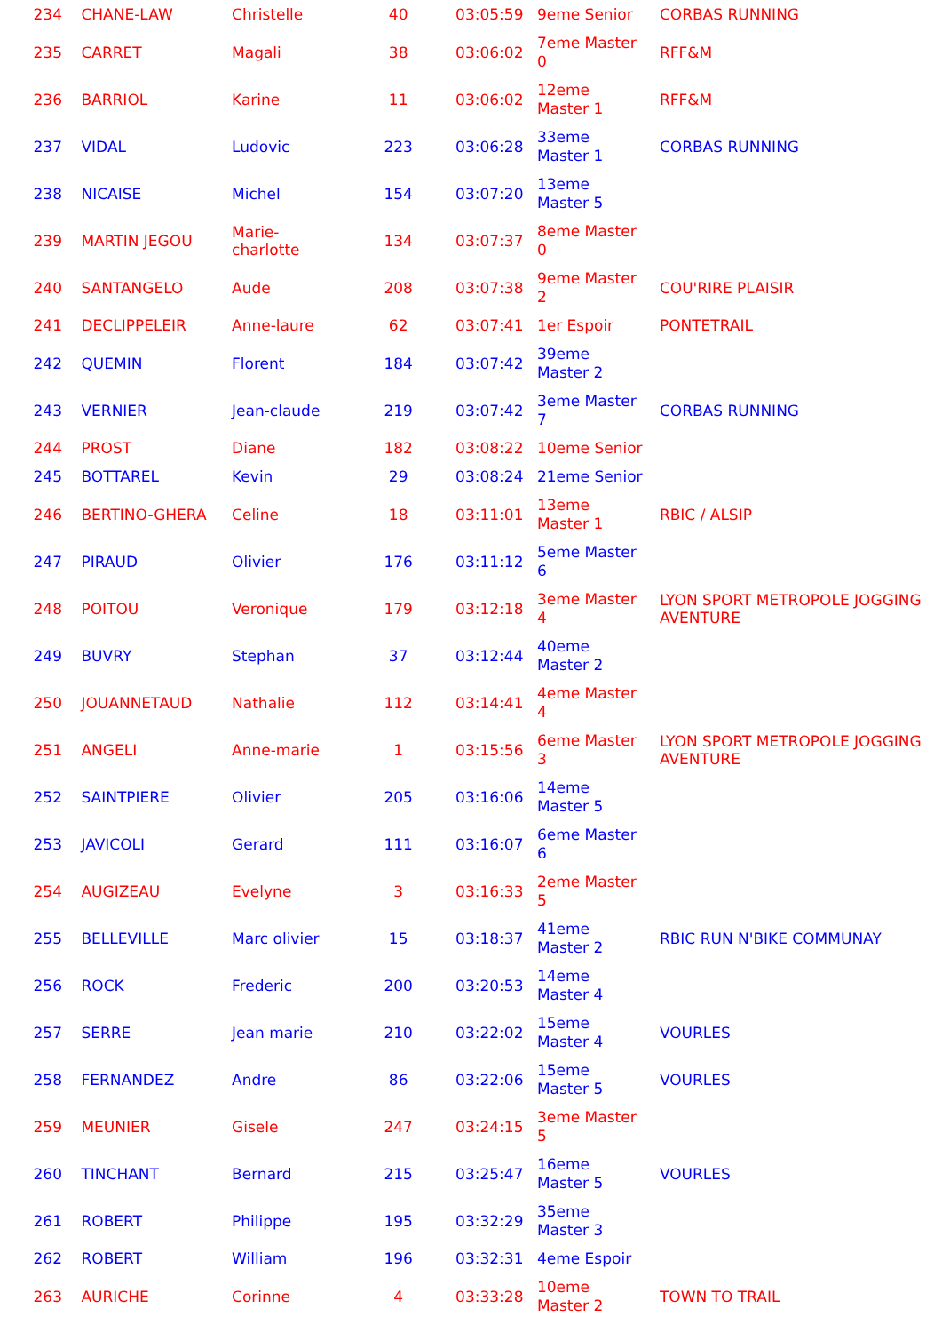| 234 | CHANE-LAW | Christelle | 40 | 03:05:59 | 9eme Senior | CORBAS RUNNING |
| 235 | CARRET | Magali | 38 | 03:06:02 | 7eme Master 0 | RFF&M |
| 236 | BARRIOL | Karine | 11 | 03:06:02 | 12eme Master 1 | RFF&M |
| 237 | VIDAL | Ludovic | 223 | 03:06:28 | 33eme Master 1 | CORBAS RUNNING |
| 238 | NICAISE | Michel | 154 | 03:07:20 | 13eme Master 5 | |
| 239 | MARTIN JEGOU | Marie-charlotte | 134 | 03:07:37 | 8eme Master 0 | |
| 240 | SANTANGELO | Aude | 208 | 03:07:38 | 9eme Master 2 | COU'RIRE PLAISIR |
| 241 | DECLIPPELEIR | Anne-laure | 62 | 03:07:41 | 1er Espoir | PONTETRAIL |
| 242 | QUEMIN | Florent | 184 | 03:07:42 | 39eme Master 2 | |
| 243 | VERNIER | Jean-claude | 219 | 03:07:42 | 3eme Master 7 | CORBAS RUNNING |
| 244 | PROST | Diane | 182 | 03:08:22 | 10eme Senior | |
| 245 | BOTTAREL | Kevin | 29 | 03:08:24 | 21eme Senior | |
| 246 | BERTINO-GHERA | Celine | 18 | 03:11:01 | 13eme Master 1 | RBIC / ALSIP |
| 247 | PIRAUD | Olivier | 176 | 03:11:12 | 5eme Master 6 | |
| 248 | POITOU | Veronique | 179 | 03:12:18 | 3eme Master 4 | LYON SPORT METROPOLE JOGGING AVENTURE |
| 249 | BUVRY | Stephan | 37 | 03:12:44 | 40eme Master 2 | |
| 250 | JOUANNETAUD | Nathalie | 112 | 03:14:41 | 4eme Master 4 | |
| 251 | ANGELI | Anne-marie | 1 | 03:15:56 | 6eme Master 3 | LYON SPORT METROPOLE JOGGING AVENTURE |
| 252 | SAINTPIERE | Olivier | 205 | 03:16:06 | 14eme Master 5 | |
| 253 | JAVICOLI | Gerard | 111 | 03:16:07 | 6eme Master 6 | |
| 254 | AUGIZEAU | Evelyne | 3 | 03:16:33 | 2eme Master 5 | |
| 255 | BELLEVILLE | Marc olivier | 15 | 03:18:37 | 41eme Master 2 | RBIC RUN N'BIKE COMMUNAY |
| 256 | ROCK | Frederic | 200 | 03:20:53 | 14eme Master 4 | |
| 257 | SERRE | Jean marie | 210 | 03:22:02 | 15eme Master 4 | VOURLES |
| 258 | FERNANDEZ | Andre | 86 | 03:22:06 | 15eme Master 5 | VOURLES |
| 259 | MEUNIER | Gisele | 247 | 03:24:15 | 3eme Master 5 | |
| 260 | TINCHANT | Bernard | 215 | 03:25:47 | 16eme Master 5 | VOURLES |
| 261 | ROBERT | Philippe | 195 | 03:32:29 | 35eme Master 3 | |
| 262 | ROBERT | William | 196 | 03:32:31 | 4eme Espoir | |
| 263 | AURICHE | Corinne | 4 | 03:33:28 | 10eme Master 2 | TOWN TO TRAIL |